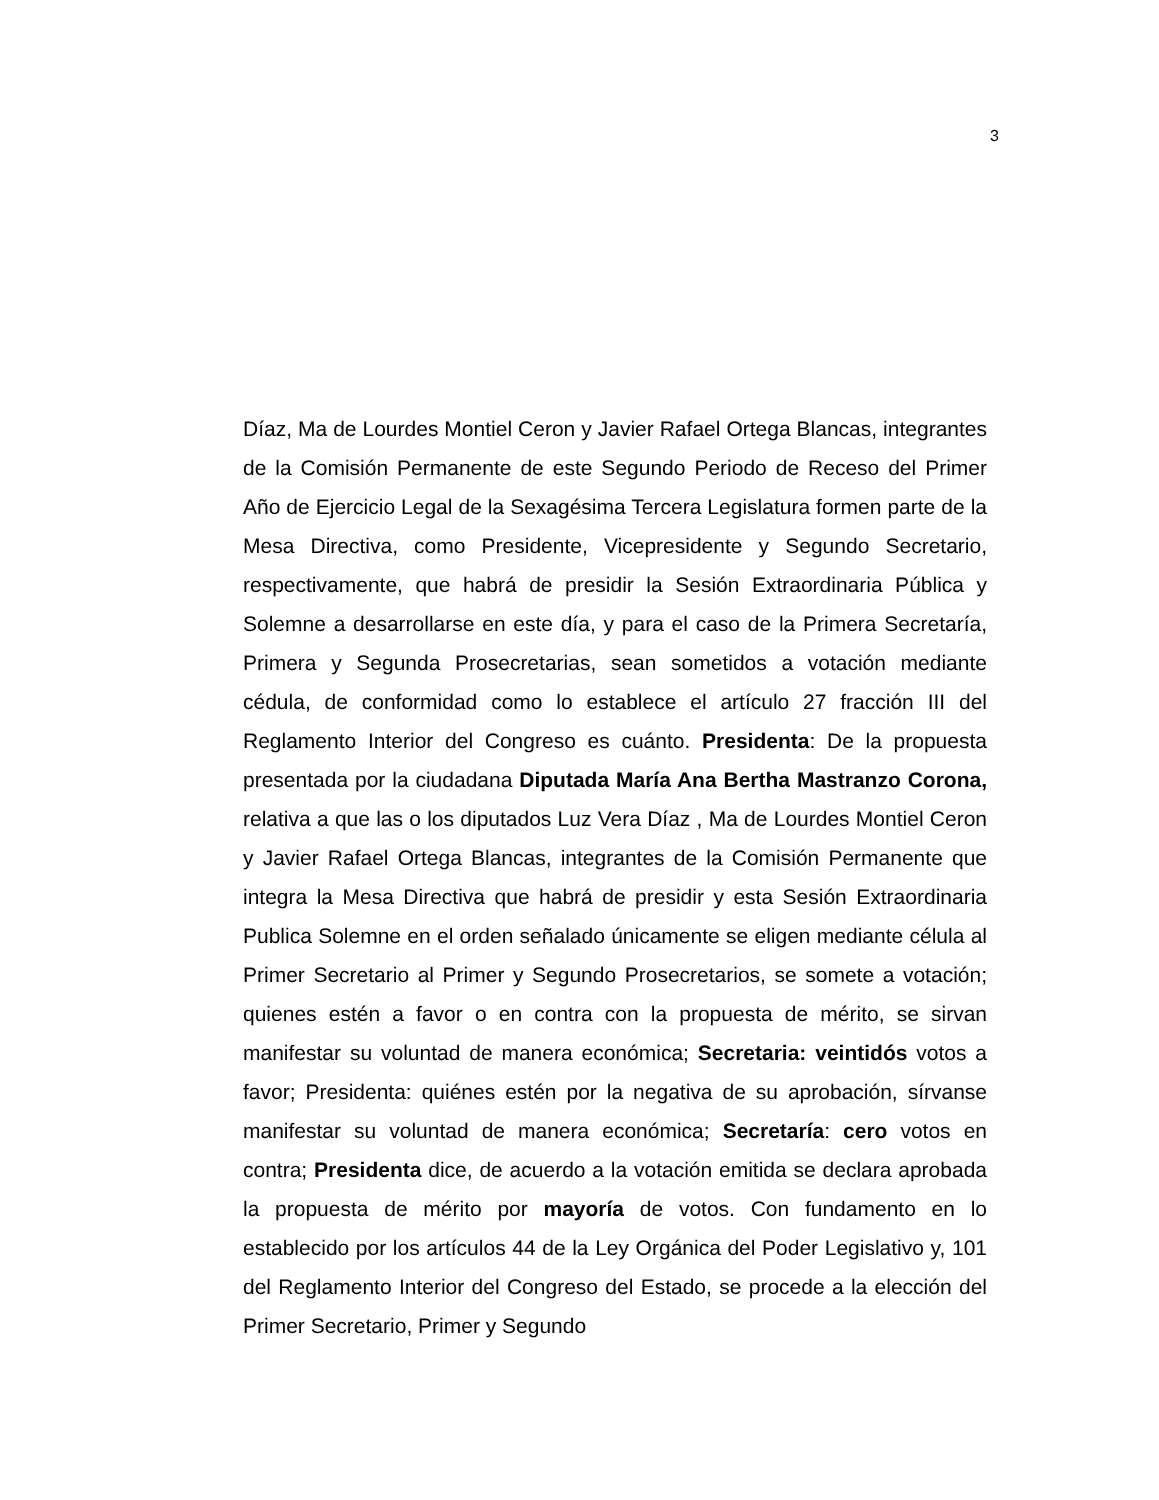3
Díaz, Ma de Lourdes Montiel Ceron y Javier Rafael Ortega Blancas, integrantes de la Comisión Permanente de este Segundo Periodo de Receso del Primer Año de Ejercicio Legal de la Sexagésima Tercera Legislatura formen parte de la Mesa Directiva, como Presidente, Vicepresidente y Segundo Secretario, respectivamente, que habrá de presidir la Sesión Extraordinaria Pública y Solemne a desarrollarse en este día, y para el caso de la Primera Secretaría, Primera y Segunda Prosecretarias, sean sometidos a votación mediante cédula, de conformidad como lo establece el artículo 27 fracción III del Reglamento Interior del Congreso es cuánto. Presidenta: De la propuesta presentada por la ciudadana Diputada María Ana Bertha Mastranzo Corona, relativa a que las o los diputados Luz Vera Díaz , Ma de Lourdes Montiel Ceron y Javier Rafael Ortega Blancas, integrantes de la Comisión Permanente que integra la Mesa Directiva que habrá de presidir y esta Sesión Extraordinaria Publica Solemne en el orden señalado únicamente se eligen mediante célula al Primer Secretario al Primer y Segundo Prosecretarios, se somete a votación; quienes estén a favor o en contra con la propuesta de mérito, se sirvan manifestar su voluntad de manera económica; Secretaria: veintidós votos a favor; Presidenta: quiénes estén por la negativa de su aprobación, sírvanse manifestar su voluntad de manera económica; Secretaría: cero votos en contra; Presidenta dice, de acuerdo a la votación emitida se declara aprobada la propuesta de mérito por mayoría de votos. Con fundamento en lo establecido por los artículos 44 de la Ley Orgánica del Poder Legislativo y, 101 del Reglamento Interior del Congreso del Estado, se procede a la elección del Primer Secretario, Primer y Segundo